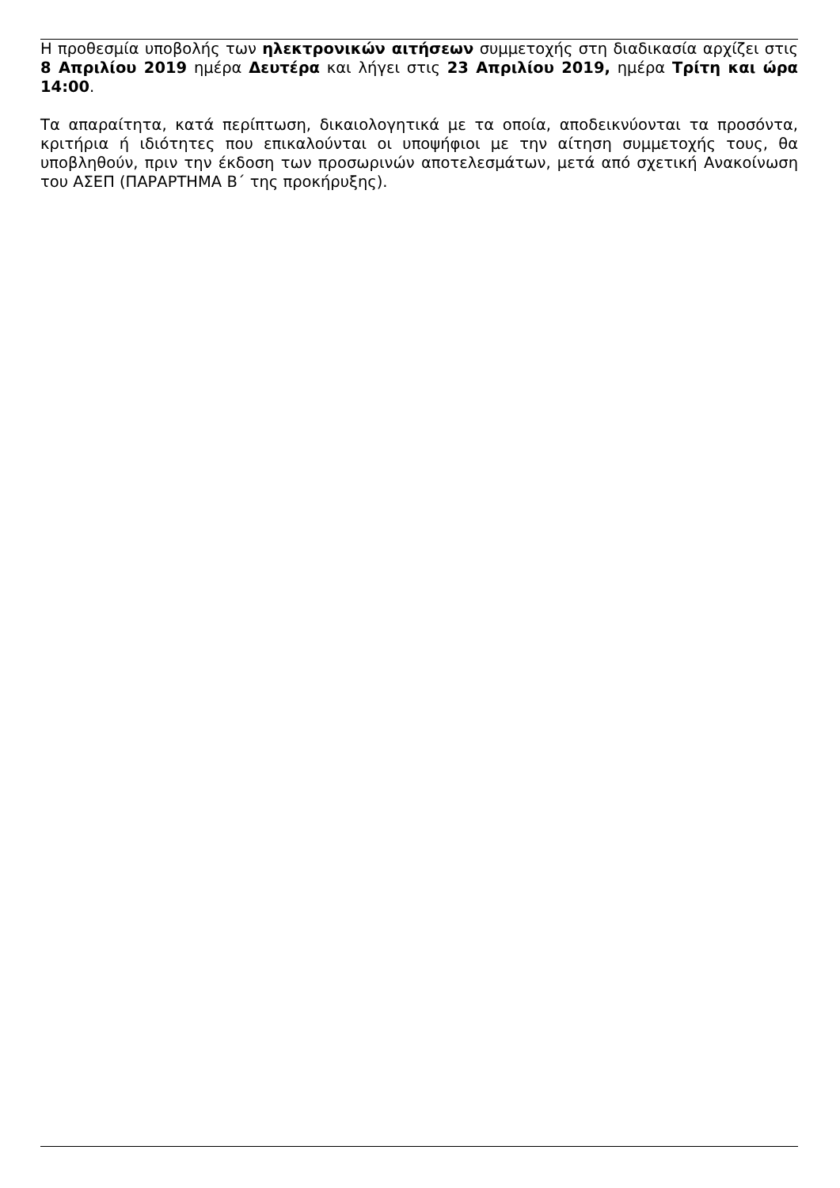Η προθεσμία υποβολής των ηλεκτρονικών αιτήσεων συμμετοχής στη διαδικασία αρχίζει στις 8 Απριλίου 2019 ημέρα Δευτέρα και λήγει στις 23 Απριλίου 2019, ημέρα Τρίτη και ώρα 14:00.
Τα απαραίτητα, κατά περίπτωση, δικαιολογητικά με τα οποία, αποδεικνύονται τα προσόντα, κριτήρια ή ιδιότητες που επικαλούνται οι υποψήφιοι με την αίτηση συμμετοχής τους, θα υποβληθούν, πριν την έκδοση των προσωρινών αποτελεσμάτων, μετά από σχετική Ανακοίνωση του ΑΣΕΠ (ΠΑΡΑΡΤΗΜΑ Β΄ της προκήρυξης).